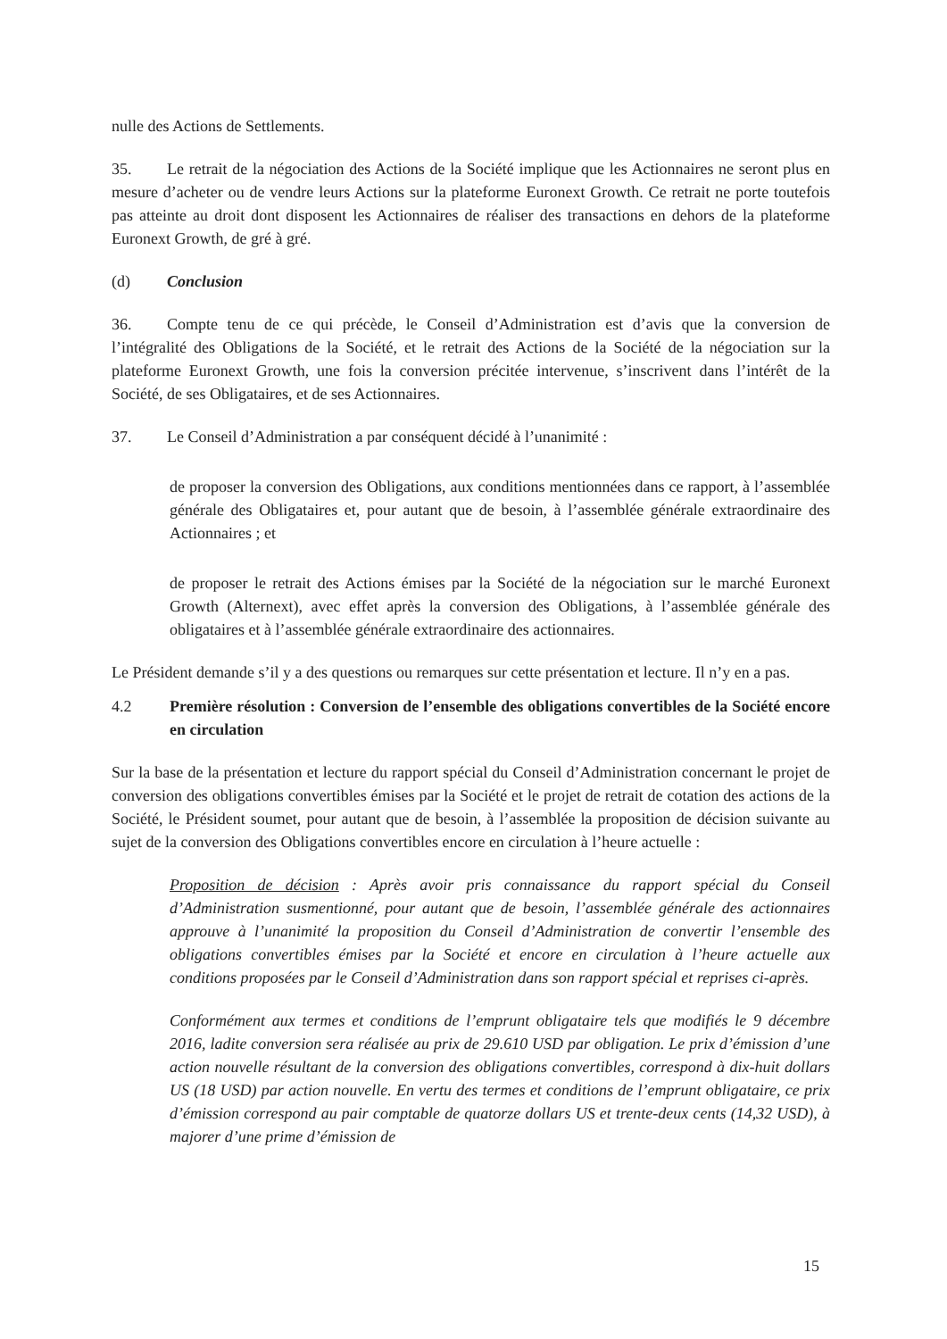nulle des Actions de Settlements.
35. Le retrait de la négociation des Actions de la Société implique que les Actionnaires ne seront plus en mesure d’acheter ou de vendre leurs Actions sur la plateforme Euronext Growth. Ce retrait ne porte toutefois pas atteinte au droit dont disposent les Actionnaires de réaliser des transactions en dehors de la plateforme Euronext Growth, de gré à gré.
(d) Conclusion
36. Compte tenu de ce qui précède, le Conseil d’Administration est d’avis que la conversion de l’intégralité des Obligations de la Société, et le retrait des Actions de la Société de la négociation sur la plateforme Euronext Growth, une fois la conversion précitée intervenue, s’inscrivent dans l’intérêt de la Société, de ses Obligataires, et de ses Actionnaires.
37. Le Conseil d’Administration a par conséquent décidé à l’unanimité :
de proposer la conversion des Obligations, aux conditions mentionnées dans ce rapport, à l’assemblée générale des Obligataires et, pour autant que de besoin, à l’assemblée générale extraordinaire des Actionnaires ; et
de proposer le retrait des Actions émises par la Société de la négociation sur le marché Euronext Growth (Alternext), avec effet après la conversion des Obligations, à l’assemblée générale des obligataires et à l’assemblée générale extraordinaire des actionnaires.
Le Président demande s’il y a des questions ou remarques sur cette présentation et lecture. Il n’y en a pas.
4.2 Première résolution : Conversion de l’ensemble des obligations convertibles de la Société encore en circulation
Sur la base de la présentation et lecture du rapport spécial du Conseil d’Administration concernant le projet de conversion des obligations convertibles émises par la Société et le projet de retrait de cotation des actions de la Société, le Président soumet, pour autant que de besoin, à l’assemblée la proposition de décision suivante au sujet de la conversion des Obligations convertibles encore en circulation à l’heure actuelle :
Proposition de décision : Après avoir pris connaissance du rapport spécial du Conseil d’Administration susmentionné, pour autant que de besoin, l’assemblée générale des actionnaires approuve à l’unanimité la proposition du Conseil d’Administration de convertir l’ensemble des obligations convertibles émises par la Société et encore en circulation à l’heure actuelle aux conditions proposées par le Conseil d’Administration dans son rapport spécial et reprises ci-après.
Conformément aux termes et conditions de l’emprunt obligataire tels que modifiés le 9 décembre 2016, ladite conversion sera réalisée au prix de 29.610 USD par obligation. Le prix d’émission d’une action nouvelle résultant de la conversion des obligations convertibles, correspond à dix-huit dollars US (18 USD) par action nouvelle. En vertu des termes et conditions de l’emprunt obligataire, ce prix d’émission correspond au pair comptable de quatorze dollars US et trente-deux cents (14,32 USD), à majorer d’une prime d’émission de
15